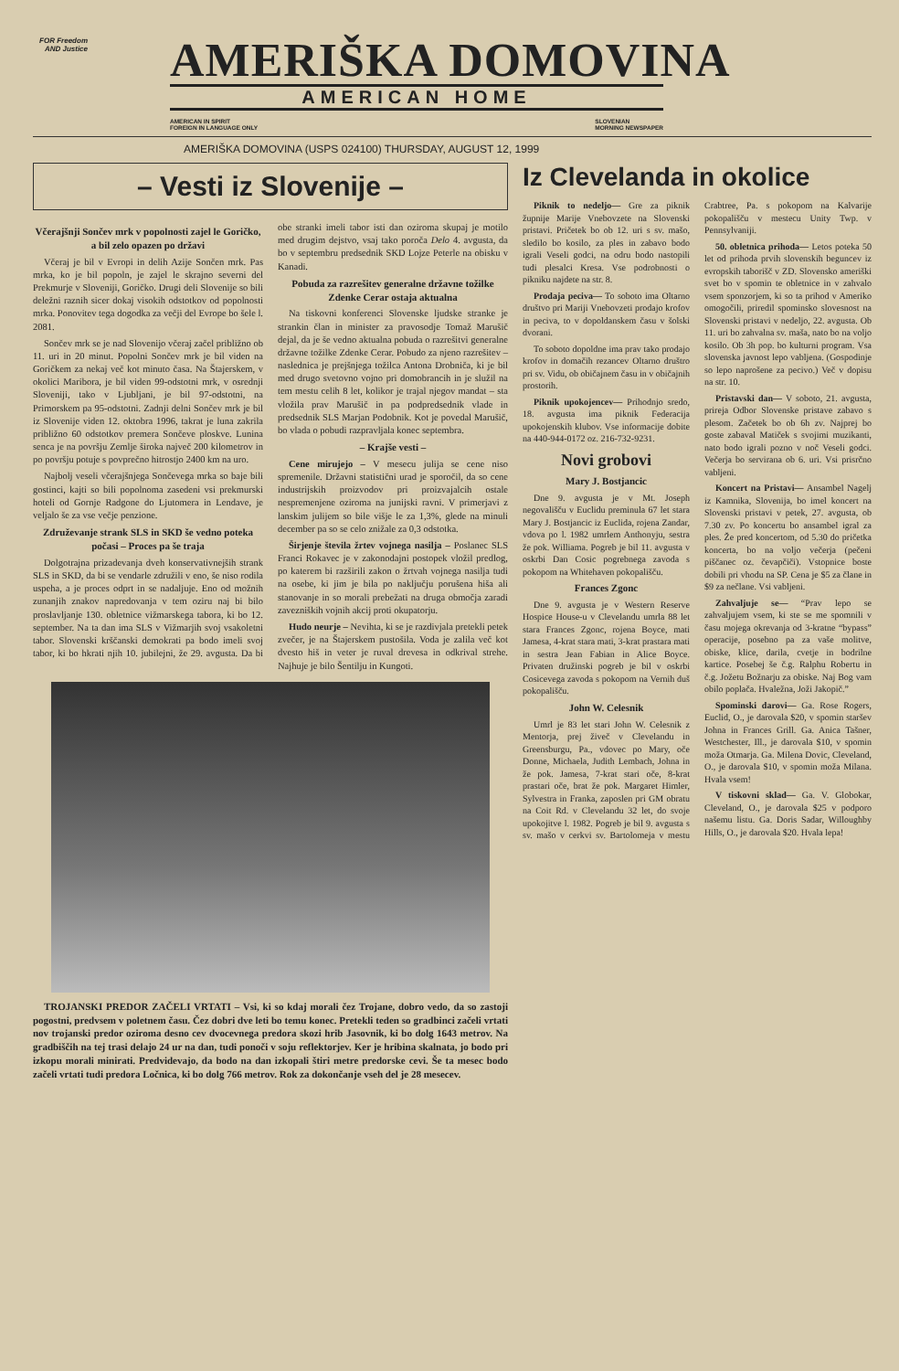FOR Freedom AND Justice
AMERIŠKA DOMOVINA
AMERICAN HOME
AMERICAN IN SPIRIT
FOREIGN IN LANGUAGE ONLY SLOVENIAN
MORNING NEWSPAPER
AMERIŠKA DOMOVINA (USPS 024100) THURSDAY, AUGUST 12, 1999
– Vesti iz Slovenije –
Včerajšnji Sončev mrk v popolnosti zajel le Goričko, a bil zelo opazen po državi
Včeraj je bil v Evropi in delih Azije Sončen mrk. Pas mrka, ko je bil popoln, je zajel le skrajno severni del Prekmurje v Sloveniji, Goričko. Drugi deli Slovenije so bili deležni raznih sicer dokaj visokih odstotkov od popolnosti mrka. Ponovitev tega dogodka za večji del Evrope bo šele l. 2081.
Sončev mrk se je nad Slovenijo včeraj začel približno ob 11. uri in 20 minut. Popolni Sončev mrk je bil viden na Goričkem za nekaj več kot minuto časa. Na Štajerskem, v okolici Maribora, je bil viden 99-odstotni mrk, v osrednji Sloveniji, tako v Ljubljani, je bil 97-odstotni, na Primorskem pa 95-odstotni. Zadnji delni Sončev mrk je bil iz Slovenije viden 12. oktobra 1996, takrat je luna zakrila približno 60 odstotkov premera Sončeve ploskve. Lunina senca je na površju Zemlje široka največ 200 kilometrov in po površju potuje s povprečno hitrostjo 2400 km na uro.
Najbolj veseli včerajšnjega Sončevega mrka so baje bili gostinci, kajti so bili popolnoma zasedeni vsi prekmurski hoteli od Gornje Radgone do Ljutomera in Lendave, je veljalo še za vse večje penzione.
Združevanje strank SLS in SKD še vedno poteka počasi – Proces pa še traja
Dolgotrajna prizadevanja dveh konservativnejših strank SLS in SKD, da bi se vendarle združili v eno, še niso rodila uspeha, a je proces odprt in se nadaljuje. Eno od možnih zunanjih znakov napredovanja v tem oziru naj bi bilo proslavljanje 130. obletnice vižmarskega tabora, ki bo 12. september. Na ta dan ima SLS v Vižmarjih svoj vsakoletni tabor. Slovenski krščanski demokrati pa bodo imeli svoj tabor, ki bo hkrati njih 10. jubilejni, že 29. avgusta. Da bi obe stranki imeli tabor isti dan oziroma skupaj je motilo med drugim dejstvo, vsaj tako poroča Delo 4. avgusta, da bo v septembru predsednik SKD Lojze Peterle na obisku v Kanadi.
Pobuda za razrešitev generalne državne tožilke Zdenke Cerar ostaja aktualna
Na tiskovni konferenci Slovenske ljudske stranke je strankin član in minister za pravosodje Tomaž Marušič dejal, da je še vedno aktualna pobuda o razrešitvi generalne državne tožilke Zdenke Cerar. Pobudo za njeno razrešitev – naslednica je prejšnjega tožilca Antona Drobniča, ki je bil med drugo svetovno vojno pri domobrancih in je služil na tem mestu celih 8 let, kolikor je trajal njegov mandat – sta vložila prav Marušič in pa podpredsednik vlade in predsednik SLS Marjan Podobnik. Kot je povedal Marušič, bo vlada o pobudi razpravljala konec septembra.
– Krajše vesti –
Cene mirujejo – V mesecu julija se cene niso spremenile. Državni statistični urad je sporočil, da so cene industrijskih proizvodov pri proizvajalcih ostale nespremenjene oziroma na junijski ravni. V primerjavi z lanskim julijem so bile višje le za 1,3%, glede na minuli december pa so se celo znižale za 0,3 odstotka.
Širjenje števila žrtev vojnega nasilja – Poslanec SLS Franci Rokavec je v zakonodajni postopek vložil predlog, po katerem bi razširili zakon o žrtvah vojnega nasilja tudi na osebe, ki jim je bila po naključju porušena hiša ali stanovanje in so morali prebežati na druga območja zaradi zavezniških vojnih akcij proti okupatorju.
Hudo neurje – Nevihta, ki se je razdivjala pretekli petek zvečer, je na Štajerskem pustošila. Voda je zalila več kot dvesto hiš in veter je ruval drevesa in odkrival strehe. Najhuje je bilo Šentilju in Kungoti.
TROJANSKI PREDOR ZAČELI VRTATI – Vsi, ki so kdaj morali čez Trojane, dobro vedo, da so zastoji pogostni, predvsem v poletnem času. Čez dobri dve leti bo temu konec. Pretekli teden so gradbinci začeli vrtati nov trojanski predor oziroma desno cev dvocevnega predora skozi hrib Jasovnik, ki bo dolg 1643 metrov. Na gradbiščih na tej trasi delajo 24 ur na dan, tudi ponoči v soju reflektorjev. Ker je hribina skalnata, jo bodo pri izkopu morali minirati. Predvidevajo, da bodo na dan izkopali štiri metre predorske cevi. Še ta mesec bodo začeli vrtati tudi predora Ločnica, ki bo dolg 766 metrov. Rok za dokončanje vseh del je 28 mesecev.
Iz Clevelanda in okolice
Piknik to nedeljo— Gre za piknik župnije Marije Vnebovzete na Slovenski pristavi. Pričetek bo ob 12. uri s sv. mašo, sledilo bo kosilo, za ples in zabavo bodo igrali Veseli godci, na odru bodo nastopili tudi plesalci Kresa. Vse podrobnosti o pikniku najdete na str. 8.
Prodaja peciva— To soboto ima Oltarno društvo pri Mariji Vnebovzeti prodajo krofov in peciva, to v dopoldanskem času v šolski dvorani.
To soboto dopoldne ima prav tako prodajo krofov in domačih rezancev Oltarno društro pri sv. Vidu, ob običajnem času in v običajnih prostorih.
Piknik upokojencev— Prihodnjo sredo, 18. avgusta ima piknik Federacija upokojenskih klubov. Vse informacije dobite na 440-944-0172 oz. 216-732-9231.
Novi grobovi
Mary J. Bostjancic
Dne 9. avgusta je v Mt. Joseph negovališču v Euclidu preminula 67 let stara Mary J. Bostjancic iz Euclida, rojena Zandar, vdova po l. 1982 umrlem Anthonyju, sestra že pok. Williama. Pogreb je bil 11. avgusta v oskrbi Dan Cosic pogrebnega zavoda s pokopom na Whitehaven pokopališču.
Frances Zgonc
Dne 9. avgusta je v Western Reserve Hospice House-u v Clevelandu umrla 88 let stara Frances Zgonc, rojena Boyce, mati Jamesa, 4-krat stara mati, 3-krat prastara mati in sestra Jean Fabian in Alice Boyce. Privaten družinski pogreb je bil v oskrbi Cosicevega zavoda s pokopom na Vernih duš pokopališču.
John W. Celesnik
Umrl je 83 let stari John W. Celesnik z Mentorja, prej živeč v Clevelandu in Greensburgu, Pa., vdovec po Mary, oče Donne, Michaela, Judith Lembach, Johna in že pok. Jamesa, 7-krat stari oče, 8-krat prastari oče, brat že pok. Margaret Himler, Sylvestra in Franka, zaposlen pri GM obratu na Coit Rd. v Clevelandu 32 let, do svoje upokojitve l. 1982. Pogreb je bil 9. avgusta s sv. mašo v cerkvi sv. Bartolomeja v mestu Crabtree, Pa. s pokopom na Kalvarije pokopališču v mestecu Unity Twp. v Pennsylvaniji.
50. obletnica prihoda— Letos poteka 50 let od prihoda prvih slovenskih beguncev iz evropskih taborišč v ZD. Slovensko ameriški svet bo v spomin te obletnice in v zahvalo vsem sponzorjem, ki so ta prihod v Ameriko omogočili, priredil spominsko slovesnost na Slovenski pristavi v nedeljo, 22. avgusta. Ob 11. uri bo zahvalna sv. maša, nato bo na voljo kosilo. Ob 3h pop. bo kulturni program. Vsa slovenska javnost lepo vabljena. (Gospodinje so lepo naprošene za pecivo.) Več v dopisu na str. 10.
Pristavski dan— V soboto, 21. avgusta, prireja Odbor Slovenske pristave zabavo s plesom. Začetek bo ob 6h zv. Najprej bo goste zabaval Matiček s svojimi muzikanti, nato bodo igrali pozno v noč Veseli godci. Večerja bo servirana ob 6. uri. Vsi prisrčno vabljeni.
Koncert na Pristavi— Ansambel Nagelj iz Kamnika, Slovenija, bo imel koncert na Slovenski pristavi v petek, 27. avgusta, ob 7.30 zv. Po koncertu bo ansambel igral za ples. Že pred koncertom, od 5.30 do pričetka koncerta, bo na voljo večerja (pečeni piščanec oz. čevapčiči). Vstopnice boste dobili pri vhodu na SP. Cena je $5 za člane in $9 za nečlane. Vsi vabljeni.
Zahvaljuje se— “Prav lepo se zahvaljujem vsem, ki ste se me spomnili v času mojega okrevanja od 3-kratne “bypass” operacije, posebno pa za vaše molitve, obiske, klice, darila, cvetje in bodrilne kartice. Posebej še č.g. Ralphu Robertu in č.g. Jožetu Božnarju za obiske. Naj Bog vam obilo poplača. Hvaležna, Joži Jakopič.”
Spominski darovi— Ga. Rose Rogers, Euclid, O., je darovala $20, v spomin staršev Johna in Frances Grill. Ga. Anica Tašner, Westchester, Ill., je darovala $10, v spomin moža Otmarja. Ga. Milena Dovic, Cleveland, O., je darovala $10, v spomin moža Milana. Hvala vsem!
V tiskovni sklad— Ga. V. Globokar, Cleveland, O., je darovala $25 v podporo našemu listu. Ga. Doris Sadar, Willoughby Hills, O., je darovala $20. Hvala lepa!